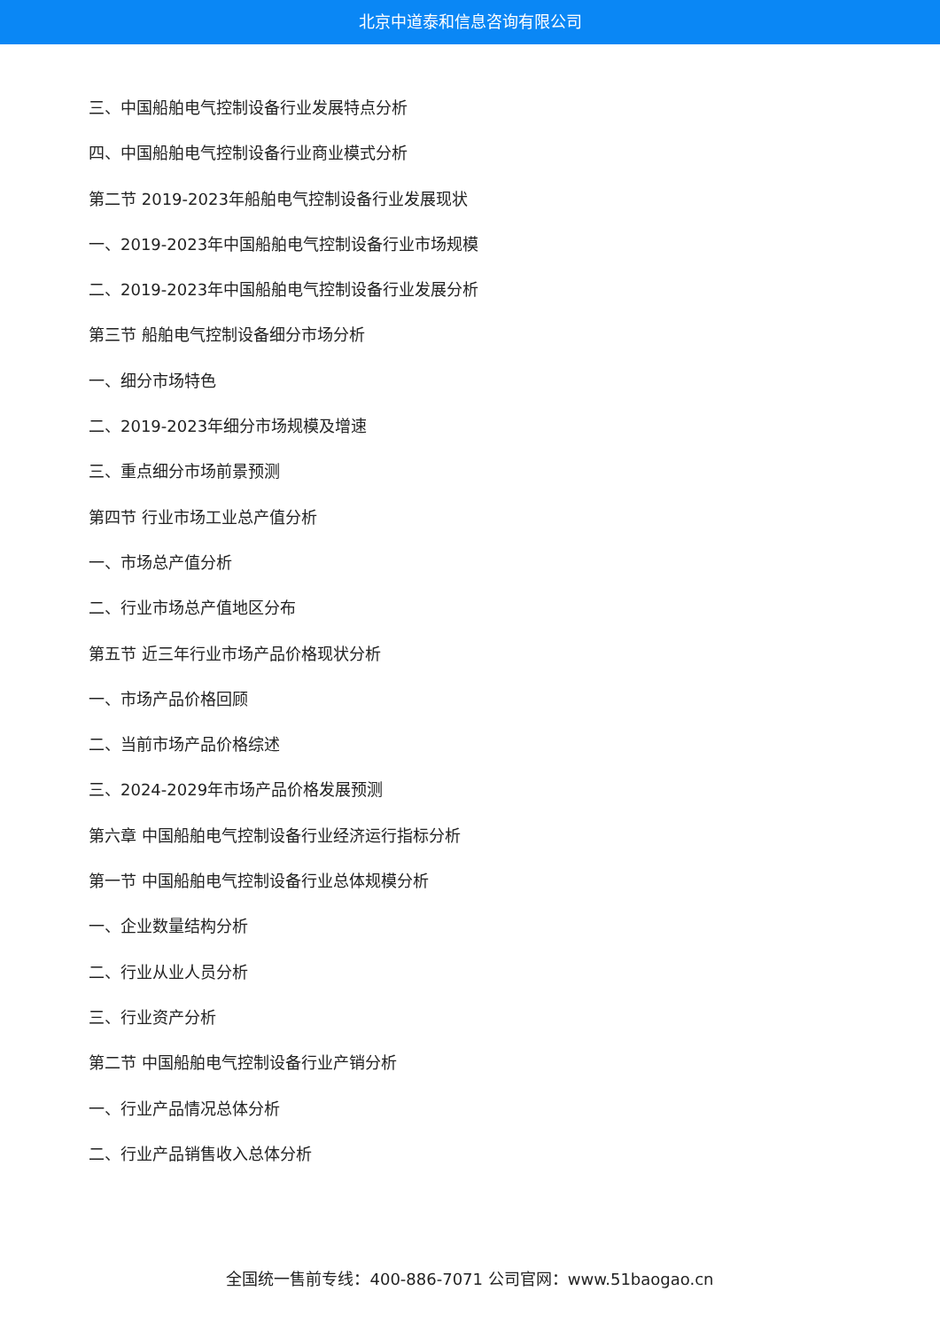北京中道泰和信息咨询有限公司
三、中国船舶电气控制设备行业发展特点分析
四、中国船舶电气控制设备行业商业模式分析
第二节 2019-2023年船舶电气控制设备行业发展现状
一、2019-2023年中国船舶电气控制设备行业市场规模
二、2019-2023年中国船舶电气控制设备行业发展分析
第三节 船舶电气控制设备细分市场分析
一、细分市场特色
二、2019-2023年细分市场规模及增速
三、重点细分市场前景预测
第四节 行业市场工业总产值分析
一、市场总产值分析
二、行业市场总产值地区分布
第五节 近三年行业市场产品价格现状分析
一、市场产品价格回顾
二、当前市场产品价格综述
三、2024-2029年市场产品价格发展预测
第六章 中国船舶电气控制设备行业经济运行指标分析
第一节 中国船舶电气控制设备行业总体规模分析
一、企业数量结构分析
二、行业从业人员分析
三、行业资产分析
第二节 中国船舶电气控制设备行业产销分析
一、行业产品情况总体分析
二、行业产品销售收入总体分析
全国统一售前专线：400-886-7071 公司官网：www.51baogao.cn